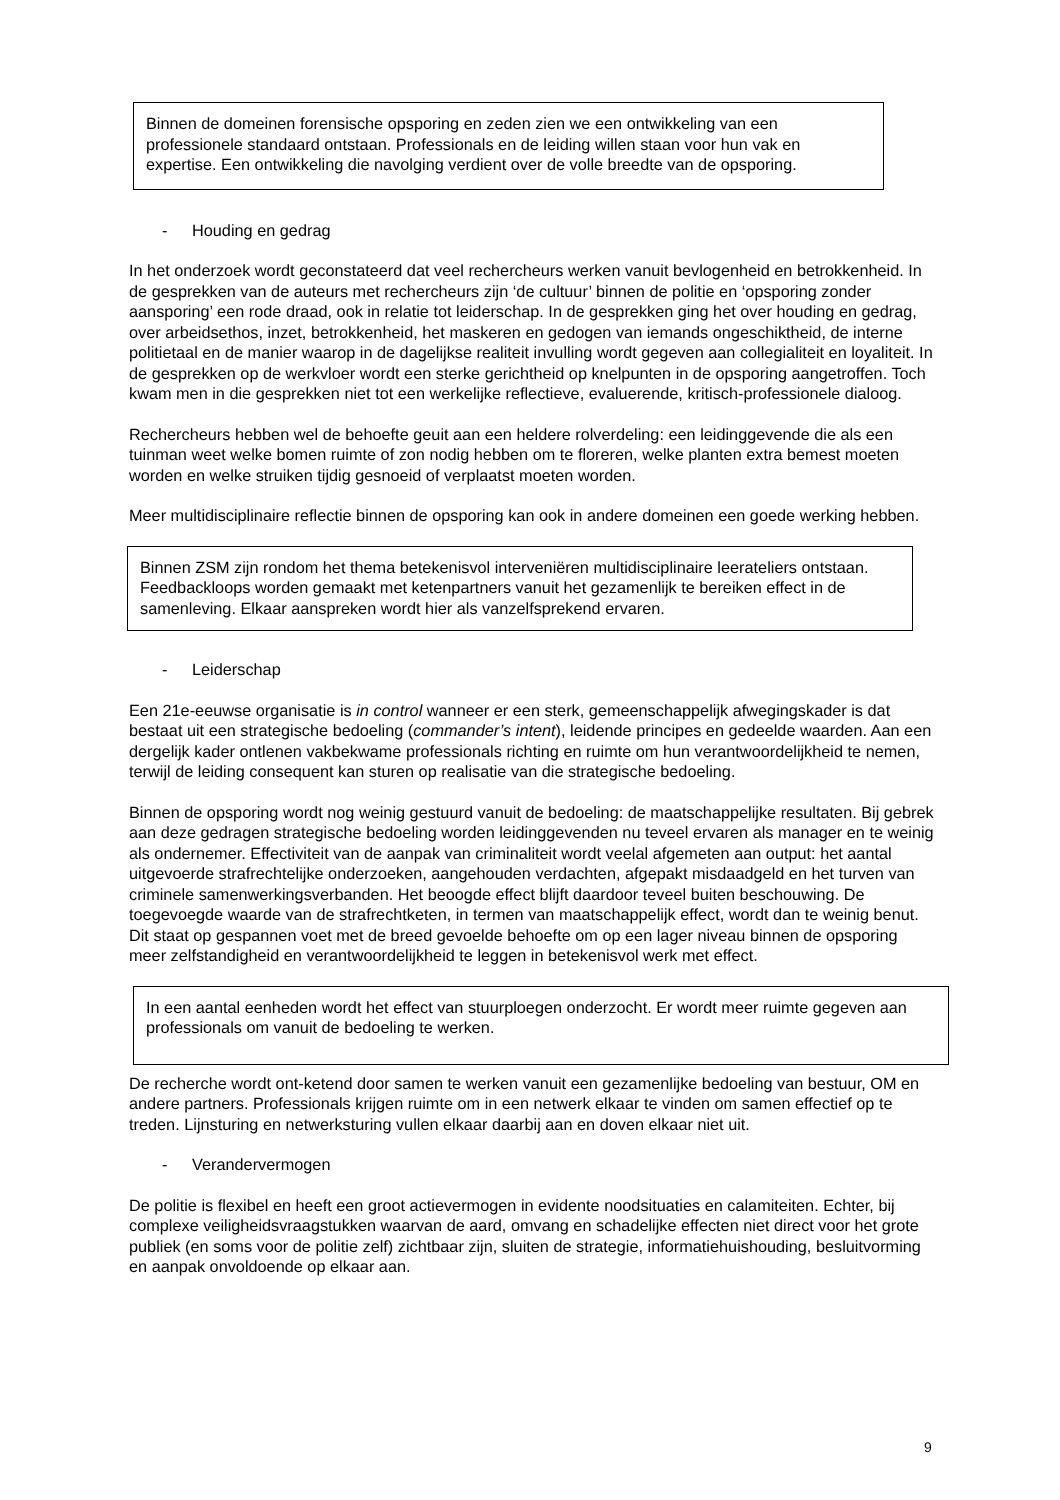Binnen de domeinen forensische opsporing en zeden zien we een ontwikkeling van een professionele standaard ontstaan. Professionals en de leiding willen staan voor hun vak en expertise. Een ontwikkeling die navolging verdient over de volle breedte van de opsporing.
- Houding en gedrag
In het onderzoek wordt geconstateerd dat veel rechercheurs werken vanuit bevlogenheid en betrokkenheid. In de gesprekken van de auteurs met rechercheurs zijn ‘de cultuur’ binnen de politie en ‘opsporing zonder aansporing’ een rode draad, ook in relatie tot leiderschap. In de gesprekken ging het over houding en gedrag, over arbeidsethos, inzet, betrokkenheid, het maskeren en gedogen van iemands ongeschiktheid, de interne politietaal en de manier waarop in de dagelijkse realiteit invulling wordt gegeven aan collegialiteit en loyaliteit. In de gesprekken op de werkvloer wordt een sterke gerichtheid op knelpunten in de opsporing aangetroffen. Toch kwam men in die gesprekken niet tot een werkelijke reflectieve, evaluerende, kritisch-professionele dialoog.
Rechercheurs hebben wel de behoefte geuit aan een heldere rolverdeling: een leidinggevende die als een tuinman weet welke bomen ruimte of zon nodig hebben om te floreren, welke planten extra bemest moeten worden en welke struiken tijdig gesnoeid of verplaatst moeten worden.
Meer multidisciplinaire reflectie binnen de opsporing kan ook in andere domeinen een goede werking hebben.
Binnen ZSM zijn rondom het thema betekenisvol interveniëren multidisciplinaire leerateliers ontstaan. Feedbackloops worden gemaakt met ketenpartners vanuit het gezamenlijk te bereiken effect in de samenleving. Elkaar aanspreken wordt hier als vanzelfsprekend ervaren.
- Leiderschap
Een 21e-eeuwse organisatie is in control wanneer er een sterk, gemeenschappelijk afwegingskader is dat bestaat uit een strategische bedoeling (commander’s intent), leidende principes en gedeelde waarden. Aan een dergelijk kader ontlenen vakbekwame professionals richting en ruimte om hun verantwoordelijkheid te nemen, terwijl de leiding consequent kan sturen op realisatie van die strategische bedoeling.
Binnen de opsporing wordt nog weinig gestuurd vanuit de bedoeling: de maatschappelijke resultaten. Bij gebrek aan deze gedragen strategische bedoeling worden leidinggevenden nu teveel ervaren als manager en te weinig als ondernemer. Effectiviteit van de aanpak van criminaliteit wordt veelal afgemeten aan output: het aantal uitgevoerde strafrechtelijke onderzoeken, aangehouden verdachten, afgepakt misdaadgeld en het turven van criminele samenwerkingsverbanden. Het beoogde effect blijft daardoor teveel buiten beschouwing. De toegevoegde waarde van de strafrechtketen, in termen van maatschappelijk effect, wordt dan te weinig benut. Dit staat op gespannen voet met de breed gevoelde behoefte om op een lager niveau binnen de opsporing meer zelfstandigheid en verantwoordelijkheid te leggen in betekenisvol werk met effect.
In een aantal eenheden wordt het effect van stuurploegen onderzocht. Er wordt meer ruimte gegeven aan professionals om vanuit de bedoeling te werken.
De recherche wordt ont-ketend door samen te werken vanuit een gezamenlijke bedoeling van bestuur, OM en andere partners. Professionals krijgen ruimte om in een netwerk elkaar te vinden om samen effectief op te treden. Lijnsturing en netwerksturing vullen elkaar daarbij aan en doven elkaar niet uit.
- Verandervermogen
De politie is flexibel en heeft een groot actievermogen in evidente noodsituaties en calamiteiten. Echter, bij complexe veiligheidsvraagstukken waarvan de aard, omvang en schadelijke effecten niet direct voor het grote publiek (en soms voor de politie zelf) zichtbaar zijn, sluiten de strategie, informatiehuishouding, besluitvorming en aanpak onvoldoende op elkaar aan.
9